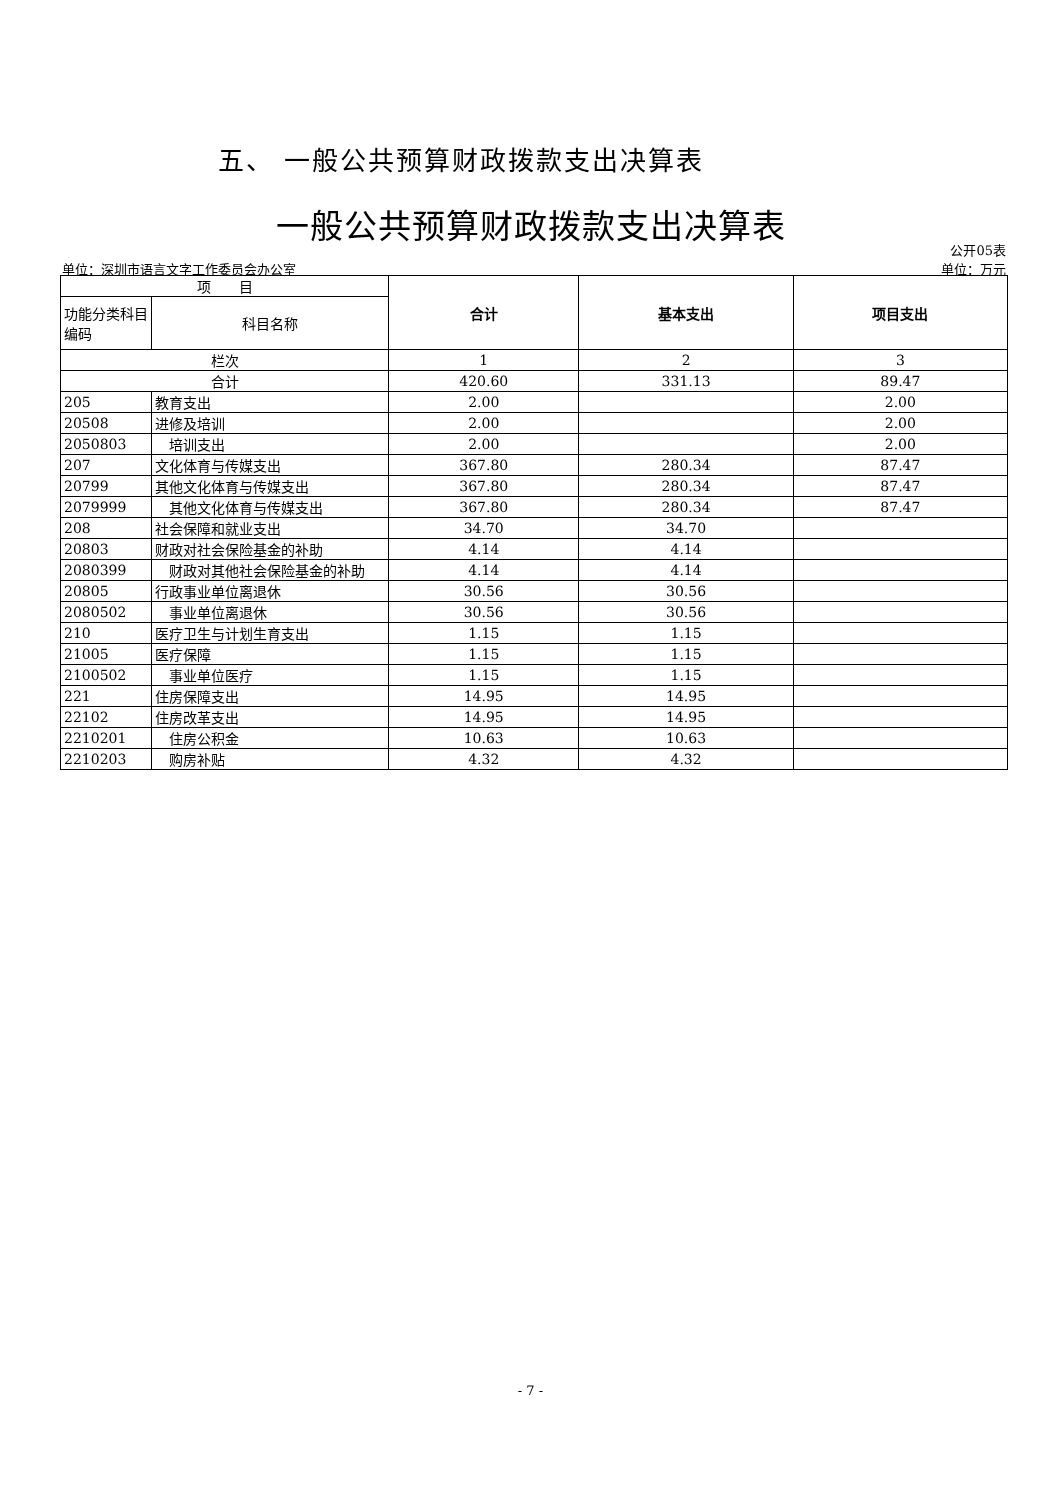五、 一般公共预算财政拨款支出决算表
一般公共预算财政拨款支出决算表
公开05表
单位：深圳市语言文字工作委员会办公室 单位：万元
| 项 目 | | 合计 | 基本支出 | 项目支出 |
| --- | --- | --- | --- | --- |
| 功能分类科目编码 | 科目名称 | | | |
| 栏次 | | 1 | 2 | 3 |
| 合计 | | 420.60 | 331.13 | 89.47 |
| 205 | 教育支出 | 2.00 | | 2.00 |
| 20508 | 进修及培训 | 2.00 | | 2.00 |
| 2050803 | 培训支出 | 2.00 | | 2.00 |
| 207 | 文化体育与传媒支出 | 367.80 | 280.34 | 87.47 |
| 20799 | 其他文化体育与传媒支出 | 367.80 | 280.34 | 87.47 |
| 2079999 | 其他文化体育与传媒支出 | 367.80 | 280.34 | 87.47 |
| 208 | 社会保障和就业支出 | 34.70 | 34.70 | |
| 20803 | 财政对社会保险基金的补助 | 4.14 | 4.14 | |
| 2080399 | 财政对其他社会保险基金的补助 | 4.14 | 4.14 | |
| 20805 | 行政事业单位离退休 | 30.56 | 30.56 | |
| 2080502 | 事业单位离退休 | 30.56 | 30.56 | |
| 210 | 医疗卫生与计划生育支出 | 1.15 | 1.15 | |
| 21005 | 医疗保障 | 1.15 | 1.15 | |
| 2100502 | 事业单位医疗 | 1.15 | 1.15 | |
| 221 | 住房保障支出 | 14.95 | 14.95 | |
| 22102 | 住房改革支出 | 14.95 | 14.95 | |
| 2210201 | 住房公积金 | 10.63 | 10.63 | |
| 2210203 | 购房补贴 | 4.32 | 4.32 | |
- 7 -